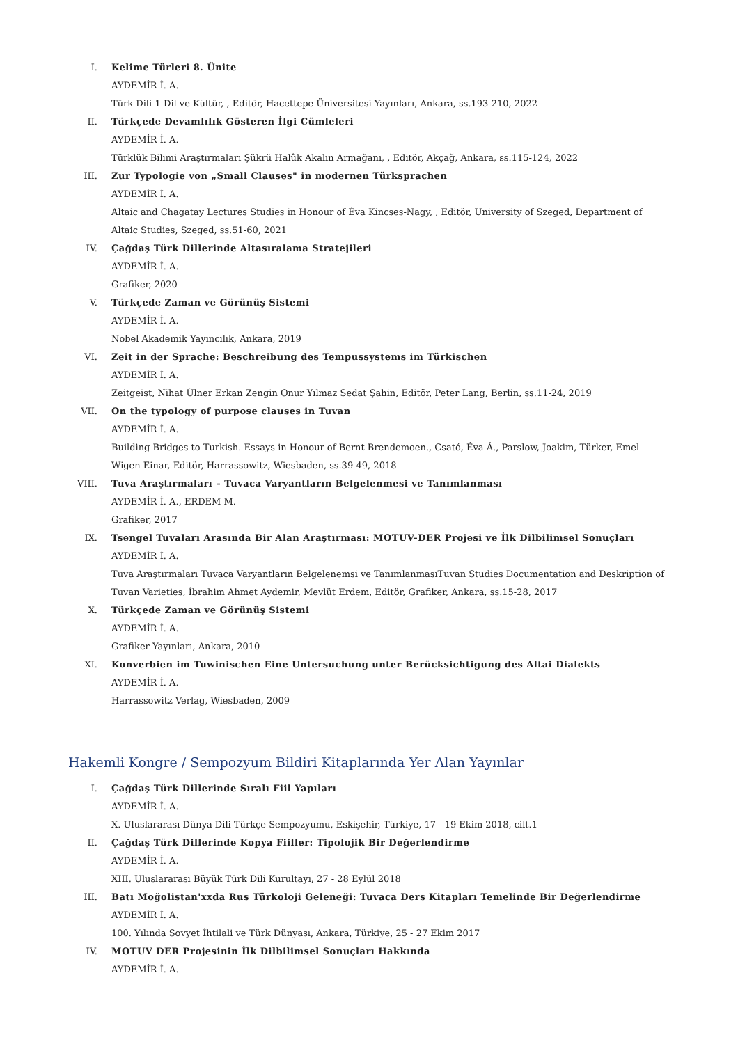I. Kelime Türleri 8. Ünite
AYDEMİR İ. A.
Türk Dili-1 Dil ve Kültür, , Editör, Hacettepe Üniversitesi Yayınları, Ankara, ss.193-210, 2022
II. Türkçede Devamlılık Gösteren İlgi Cümleleri
AYDEMİR İ. A.
Türklük Bilimi Araştırmaları Şükrü Halûk Akalın Armağanı, , Editör, Akçağ, Ankara, ss.115-124, 2022
III. Zur Typologie von „Small Clauses" in modernen Türksprachen
AYDEMİR İ. A.
Altaic and Chagatay Lectures Studies in Honour of Éva Kincses-Nagy, , Editör, University of Szeged, Department of Altaic Studies, Szeged, ss.51-60, 2021
IV. Çağdaş Türk Dillerinde Altasıralama Stratejileri
AYDEMİR İ. A.
Grafiker, 2020
V. Türkçede Zaman ve Görünüş Sistemi
AYDEMİR İ. A.
Nobel Akademik Yayıncılık, Ankara, 2019
VI. Zeit in der Sprache: Beschreibung des Tempussystems im Türkischen
AYDEMİR İ. A.
Zeitgeist, Nihat Ülner Erkan Zengin Onur Yılmaz Sedat Şahin, Editör, Peter Lang, Berlin, ss.11-24, 2019
VII. On the typology of purpose clauses in Tuvan
AYDEMİR İ. A.
Building Bridges to Turkish. Essays in Honour of Bernt Brendemoen., Csató, Éva Á., Parslow, Joakim, Türker, Emel Wigen Einar, Editör, Harrassowitz, Wiesbaden, ss.39-49, 2018
VIII. Tuva Araştırmaları – Tuvaca Varyantların Belgelenmesi ve Tanımlanması
AYDEMİR İ. A., ERDEM M.
Grafiker, 2017
IX. Tsengel Tuvaları Arasında Bir Alan Araştırması: MOTUV-DER Projesi ve İlk Dilbilimsel Sonuçları
AYDEMİR İ. A.
Tuva Araştırmaları Tuvaca Varyantların Belgelenemsi ve TanımlanmasıTuvan Studies Documentation and Deskription of Tuvan Varieties, İbrahim Ahmet Aydemir, Mevlüt Erdem, Editör, Grafiker, Ankara, ss.15-28, 2017
X. Türkçede Zaman ve Görünüş Sistemi
AYDEMİR İ. A.
Grafiker Yayınları, Ankara, 2010
XI. Konverbien im Tuwinischen Eine Untersuchung unter Berücksichtigung des Altai Dialekts
AYDEMİR İ. A.
Harrassowitz Verlag, Wiesbaden, 2009
Hakemli Kongre / Sempozyum Bildiri Kitaplarında Yer Alan Yayınlar
I. Çağdaş Türk Dillerinde Sıralı Fiil Yapıları
AYDEMİR İ. A.
X. Uluslararası Dünya Dili Türkçe Sempozyumu, Eskişehir, Türkiye, 17 - 19 Ekim 2018, cilt.1
II. Çağdaş Türk Dillerinde Kopya Fiiller: Tipolojik Bir Değerlendirme
AYDEMİR İ. A.
XIII. Uluslararası Büyük Türk Dili Kurultayı, 27 - 28 Eylül 2018
III. Batı Moğolistan'xxda Rus Türkoloji Geleneği: Tuvaca Ders Kitapları Temelinde Bir Değerlendirme
AYDEMİR İ. A.
100. Yılında Sovyet İhtilali ve Türk Dünyası, Ankara, Türkiye, 25 - 27 Ekim 2017
IV. MOTUV DER Projesinin İlk Dilbilimsel Sonuçları Hakkında
AYDEMİR İ. A.